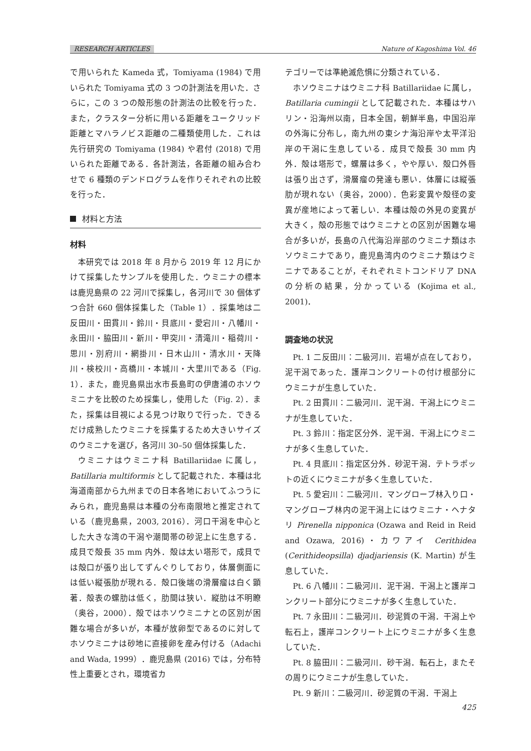RESEARCH ARTICLES Nature of Kagoshima Vol. 46
で用いられた Kameda 式，Tomiyama (1984) で用いられた Tomiyama 式の 3 つの計測法を用いた．さらに，この 3 つの殻形態の計測法の比較を行った．また，クラスター分析に用いる距離をユークリッド距離とマハラノビス距離の二種類使用した．これは先行研究の Tomiyama (1984) や君付 (2018) で用いられた距離である．各計測法，各距離の組み合わせで 6 種類のデンドログラムを作りそれぞれの比較を行った．
材料と方法
材料
本研究では 2018 年 8 月から 2019 年 12 月にかけて採集したサンプルを使用した．ウミニナの標本は鹿児島県の 22 河川で採集し，各河川で 30 個体ずつ合計 660 個体採集した（Table 1）．採集地は二反田川・田貫川・鈴川・貝底川・愛宕川・八幡川・永田川・脇田川・新川・甲突川・清滝川・稲荷川・思川・別府川・網掛川・日木山川・清水川・天降川・検校川・高橋川・本城川・大里川である（Fig. 1）．また，鹿児島県出水市長島町の伊唐浦のホソウミニナを比較のため採集し，使用した（Fig. 2）．また，採集は目視による見つけ取りで行った．できるだけ成熟したウミニナを採集するため大きいサイズのウミニナを選び，各河川 30–50 個体採集した．
ウミニナはウミニナ科 Batillariidae に属し，Batillaria multiformis として記載された．本種は北海道南部から九州までの日本各地においてふつうにみられ，鹿児島県は本種の分布南限地と推定されている（鹿児島県，2003, 2016）．河口干潟を中心とした大きな湾の干潟や潮間帯の砂泥上に生息する．成貝で殻長 35 mm 内外．殻は太い塔形で，成貝では殻口が張り出してずんぐりしており，体層側面には低い縦張肋が現れる．殻口後端の滑層瘤は白く顕著．殻表の螺肋は低く，肋間は狭い．縦肋は不明瞭（奥谷，2000）．殻ではホソウミニナとの区別が困難な場合が多いが，本種が放卵型であるのに対してホソウミニナは砂地に直接卵を産み付ける（Adachi and Wada, 1999）．鹿児島県 (2016) では，分布特性上重要とされ，環境省カ
テゴリーでは準絶滅危惧に分類されている．
ホソウミニナはウミニナ科 Batillariidae に属し，Batillaria cumingii として記載された．本種はサハリン・沿海州以南，日本全国，朝鮮半島，中国沿岸の外海に分布し，南九州の東シナ海沿岸や太平洋沿岸の干潟に生息している．成貝で殻長 30 mm 内外．殻は塔形で，螺層は多く，やや厚い．殻口外唇は張り出さず，滑層瘤の発達も悪い．体層には縦張肋が現れない（奥谷，2000）．色彩変異や殻径の変異が産地によって著しい．本種は殻の外見の変異が大きく，殻の形態ではウミニナとの区別が困難な場合が多いが，長島の八代海沿岸部のウミニナ類はホソウミニナであり，鹿児島湾内のウミニナ類はウミニナであることが，それぞれミトコンドリア DNA の分析の結果，分かっている (Kojima et al., 2001)．
調査地の状況
Pt. 1 二反田川：二級河川．岩場が点在しており，泥干潟であった．護岸コンクリートの付け根部分にウミニナが生息していた．
Pt. 2 田貫川：二級河川．泥干潟．干潟上にウミニナが生息していた．
Pt. 3 鈴川：指定区分外．泥干潟．干潟上にウミニナが多く生息していた．
Pt. 4 貝底川：指定区分外．砂泥干潟．テトラポットの近くにウミニナが多く生息していた．
Pt. 5 愛宕川：二級河川．マングローブ林入り口・マングローブ林内の泥干潟上にはウミニナ・ヘナタリ Pirenella nipponica (Ozawa and Reid in Reid and Ozawa, 2016)・カワアイ Cerithidea (Cerithideopsilla) djadjariensis (K. Martin) が生息していた．
Pt. 6 八幡川：二級河川．泥干潟．干潟上と護岸コンクリート部分にウミニナが多く生息していた．
Pt. 7 永田川：二級河川．砂泥質の干潟．干潟上や転石上，護岸コンクリート上にウミニナが多く生息していた．
Pt. 8 脇田川：二級河川．砂干潟．転石上，またその周りにウミニナが生息していた．
Pt. 9 新川：二級河川．砂泥質の干潟．干潟上
425